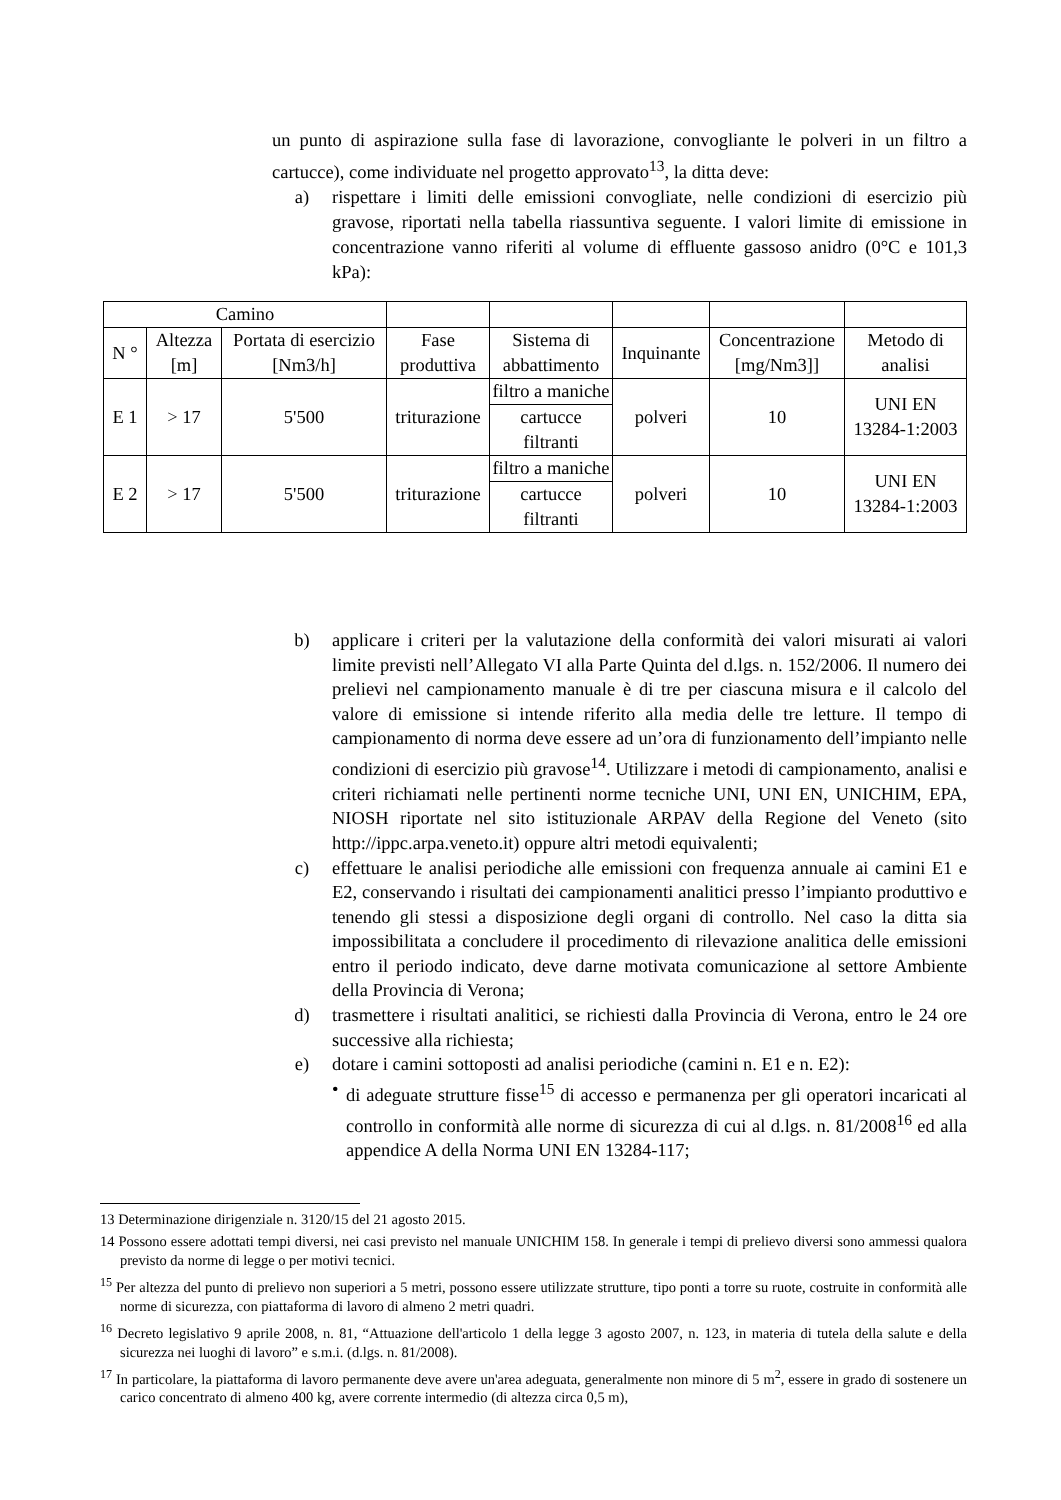un punto di aspirazione sulla fase di lavorazione, convogliante le polveri in un filtro a cartucce), come individuate nel progetto approvato<sup>13</sup>, la ditta deve:
a) rispettare i limiti delle emissioni convogliate, nelle condizioni di esercizio più gravose, riportati nella tabella riassuntiva seguente. I valori limite di emissione in concentrazione vanno riferiti al volume di effluente gassoso anidro (0°C e 101,3 kPa):
| Camino | | | | | | | |
| N ° | Altezza [m] | Portata di esercizio [Nm3/h] | Fase produttiva | Sistema di abbattimento | Inquinante | Concentrazione [mg/Nm3]] | Metodo di analisi |
| E 1 | > 17 | 5'500 | triturazione | filtro a maniche | polveri | 10 | UNI EN 13284-1:2003 |
| | | | | cartucce filtranti | | | |
| E 2 | > 17 | 5'500 | triturazione | filtro a maniche | polveri | 10 | UNI EN 13284-1:2003 |
| | | | | cartucce filtranti | | | |
b) applicare i criteri per la valutazione della conformità dei valori misurati ai valori limite previsti nell’Allegato VI alla Parte Quinta del d.lgs. n. 152/2006. Il numero dei prelievi nel campionamento manuale è di tre per ciascuna misura e il calcolo del valore di emissione si intende riferito alla media delle tre letture. Il tempo di campionamento di norma deve essere ad un’ora di funzionamento dell’impianto nelle condizioni di esercizio più gravose<sup>14</sup>. Utilizzare i metodi di campionamento, analisi e criteri richiamati nelle pertinenti norme tecniche UNI, UNI EN, UNICHIM, EPA, NIOSH riportate nel sito istituzionale ARPAV della Regione del Veneto (sito http://ippc.arpa.veneto.it) oppure altri metodi equivalenti;
c) effettuare le analisi periodiche alle emissioni con frequenza annuale ai camini E1 e E2, conservando i risultati dei campionamenti analitici presso l’impianto produttivo e tenendo gli stessi a disposizione degli organi di controllo. Nel caso la ditta sia impossibilitata a concludere il procedimento di rilevazione analitica delle emissioni entro il periodo indicato, deve darne motivata comunicazione al settore Ambiente della Provincia di Verona;
d) trasmettere i risultati analitici, se richiesti dalla Provincia di Verona, entro le 24 ore successive alla richiesta;
e) dotare i camini sottoposti ad analisi periodiche (camini n. E1 e n. E2):
• di adeguate strutture fisse<sup>15</sup> di accesso e permanenza per gli operatori incaricati al controllo in conformità alle norme di sicurezza di cui al d.lgs. n. 81/2008<sup>16</sup> ed alla appendice A della Norma UNI EN 13284-117;
13 Determinazione dirigenziale n. 3120/15 del 21 agosto 2015.
14 Possono essere adottati tempi diversi, nei casi previsto nel manuale UNICHIM 158. In generale i tempi di prelievo diversi sono ammessi qualora previsto da norme di legge o per motivi tecnici.
<sup>15</sup> Per altezza del punto di prelievo non superiori a 5 metri, possono essere utilizzate strutture, tipo ponti a torre su ruote, costruite in conformità alle norme di sicurezza, con piattaforma di lavoro di almeno 2 metri quadri.
<sup>16</sup> Decreto legislativo 9 aprile 2008, n. 81, “Attuazione dell'articolo 1 della legge 3 agosto 2007, n. 123, in materia di tutela della salute e della sicurezza nei luoghi di lavoro” e s.m.i. (d.lgs. n. 81/2008).
<sup>17</sup> In particolare, la piattaforma di lavoro permanente deve avere un'area adeguata, generalmente non minore di 5 m<sup>2</sup>, essere in grado di sostenere un carico concentrato di almeno 400 kg, avere corrente intermedio (di altezza circa 0,5 m),